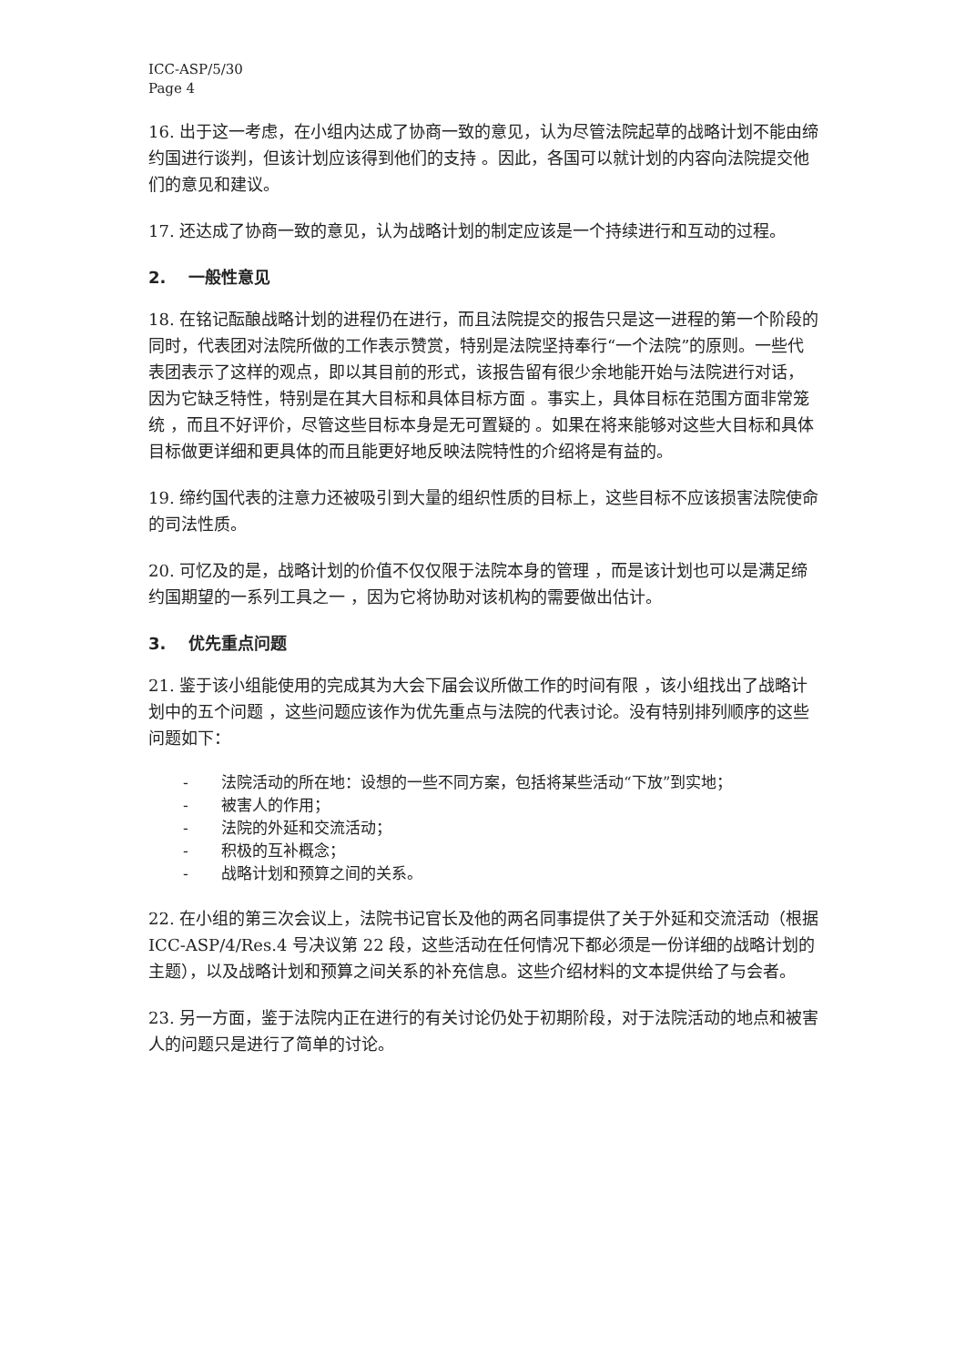ICC-ASP/5/30
Page 4
16. 出于这一考虑，在小组内达成了协商一致的意见，认为尽管法院起草的战略计划不能由缔约国进行谈判，但该计划应该得到他们的支持 。因此，各国可以就计划的内容向法院提交他们的意见和建议。
17. 还达成了协商一致的意见，认为战略计划的制定应该是一个持续进行和互动的过程。
2. 一般性意见
18. 在铭记酝酿战略计划的进程仍在进行，而且法院提交的报告只是这一进程的第一个阶段的同时，代表团对法院所做的工作表示赞赏，特别是法院坚持奉行“一个法院”的原则。一些代表团表示了这样的观点，即以其目前的形式，该报告留有很少余地能开始与法院进行对话，因为它缺乏特性，特别是在其大目标和具体目标方面 。事实上，具体目标在范围方面非常笼统 ，而且不好评价，尽管这些目标本身是无可置疑的 。如果在将来能够对这些大目标和具体目标做更详细和更具体的而且能更好地反映法院特性的介绍将是有益的。
19. 缔约国代表的注意力还被吸引到大量的组织性质的目标上，这些目标不应该损害法院使命的司法性质。
20. 可忆及的是，战略计划的价值不仅仅限于法院本身的管理 ，而是该计划也可以是满足缔约国期望的一系列工具之一 ，因为它将协助对该机构的需要做出估计。
3. 优先重点问题
21. 鉴于该小组能使用的完成其为大会下届会议所做工作的时间有限 ，该小组找出了战略计划中的五个问题 ，这些问题应该作为优先重点与法院的代表讨论。没有特别排列顺序的这些问题如下：
- 法院活动的所在地：设想的一些不同方案，包括将某些活动“下放”到实地；
- 被害人的作用；
- 法院的外延和交流活动；
- 积极的互补概念；
- 战略计划和预算之间的关系。
22. 在小组的第三次会议上，法院书记官长及他的两名同事提供了关于外延和交流活动（根据 ICC-ASP/4/Res.4 号决议第 22 段，这些活动在任何情况下都必须是一份详细的战略计划的 主题），以及战略计划和预算之间关系的补充信息。这些介绍材料的文本提供给了与会者。
23. 另一方面，鉴于法院内正在进行的有关讨论仍处于初期阶段，对于法院活动的地点和被害人的问题只是进行了简单的讨论。